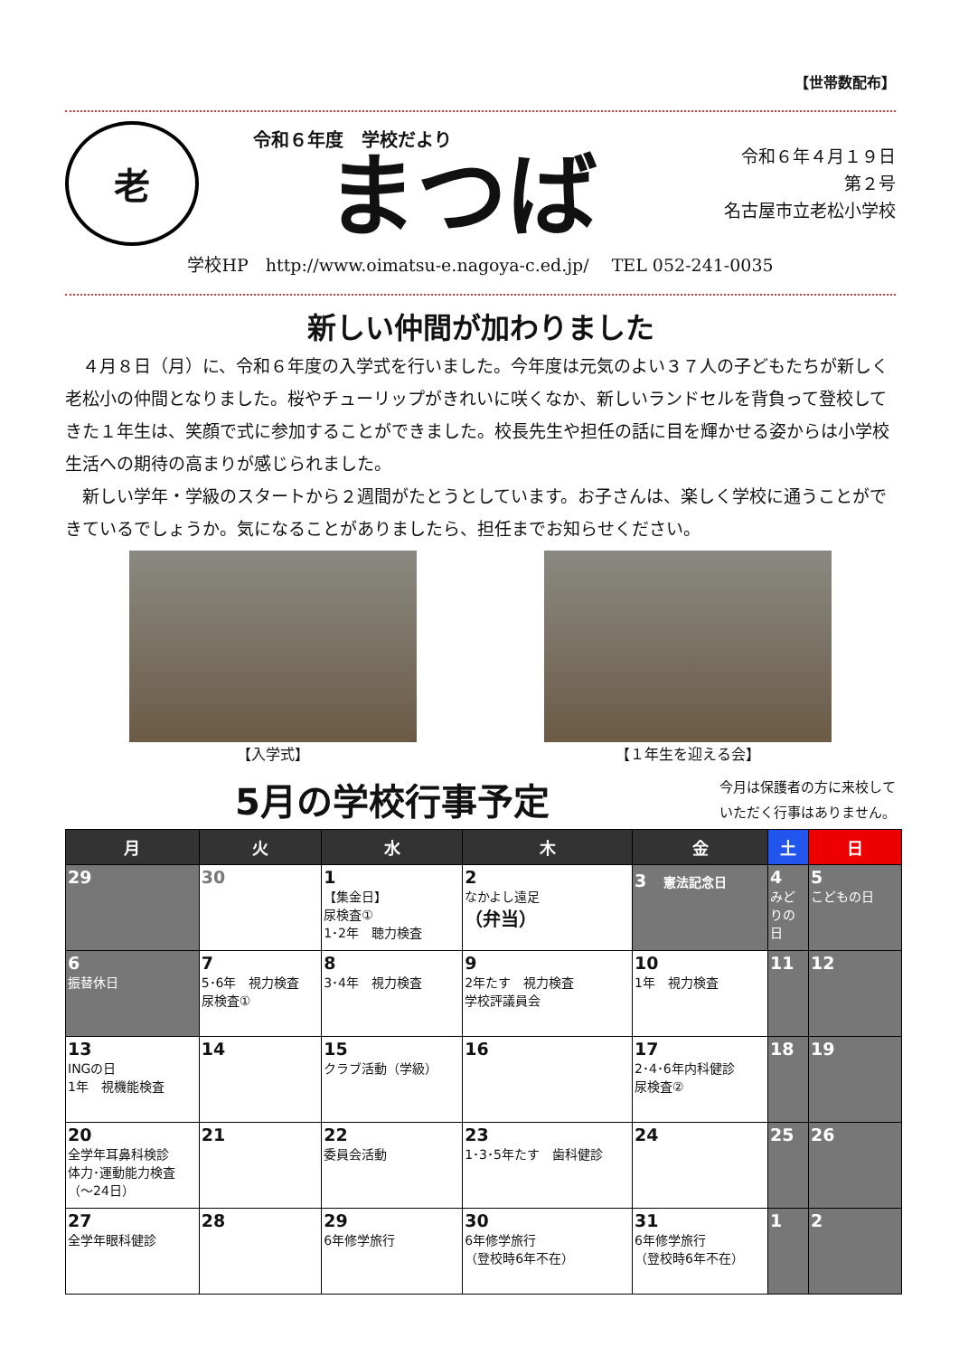【世帯数配布】
老
令和６年度　学校だより
まつば
令和６年４月１９日
第２号
名古屋市立老松小学校
学校HP　http://www.oimatsu-e.nagoya-c.ed.jp/　 TEL 052-241-0035
新しい仲間が加わりました
４月８日（月）に、令和６年度の入学式を行いました。今年度は元気のよい３７人の子どもたちが新しく老松小の仲間となりました。桜やチューリップがきれいに咲くなか、新しいランドセルを背負って登校してきた１年生は、笑顔で式に参加することができました。校長先生や担任の話に目を輝かせる姿からは小学校生活への期待の高まりが感じられました。
新しい学年・学級のスタートから２週間がたとうとしています。お子さんは、楽しく学校に通うことができているでしょうか。気になることがありましたら、担任までお知らせください。
【入学式】 【１年生を迎える会】
5月の学校行事予定
今月は保護者の方に来校して
いただく行事はありません。
| 月 | 火 | 水 | 木 | 金 | 土 | 日 |
| --- | --- | --- | --- | --- | --- | --- |
| 29 | 30 | 1 【集金日】 尿検査① 1･2年 聴力検査 | 2 なかよし遠足 （弁当） | 3 憲法記念日 | 4 みどりの日 | 5 こどもの日 |
| 6 振替休日 | 7 5･6年 視力検査 尿検査① | 8 3･4年 視力検査 | 9 2年たす 視力検査 学校評議員会 | 10 1年 視力検査 | 11 | 12 |
| 13 INGの日 1年 視機能検査 | 14 | 15 クラブ活動（学級） | 16 | 17 2･4･6年内科健診 尿検査② | 18 | 19 |
| 20 全学年耳鼻科検診 体力･運動能力検査 （～24日） | 21 | 22 委員会活動 | 23 1･3･5年たす 歯科健診 | 24 | 25 | 26 |
| 27 全学年眼科健診 | 28 | 29 6年修学旅行 | 30 6年修学旅行 （登校時6年不在） | 31 6年修学旅行 （登校時6年不在） | 1 | 2 |